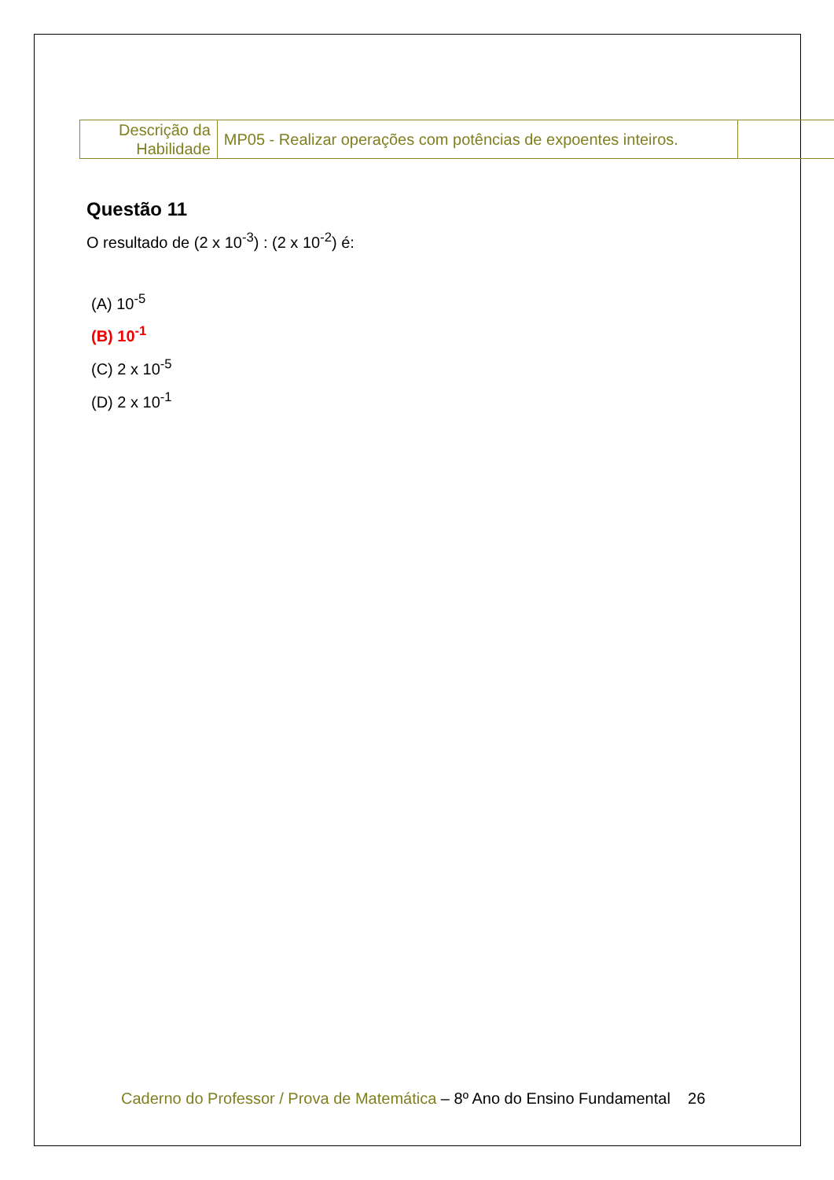| Descrição da Habilidade | MP05 - Realizar operações com potências de expoentes inteiros. | |
Questão 11
O resultado de (2 x 10<sup>-3</sup>) : (2 x 10<sup>-2</sup>) é:
(A) 10<sup>-5</sup>
(B) 10<sup>-1</sup>
(C) 2 x 10<sup>-5</sup>
(D) 2 x 10<sup>-1</sup>
Caderno do Professor / Prova de Matemática – 8º Ano do Ensino Fundamental 26